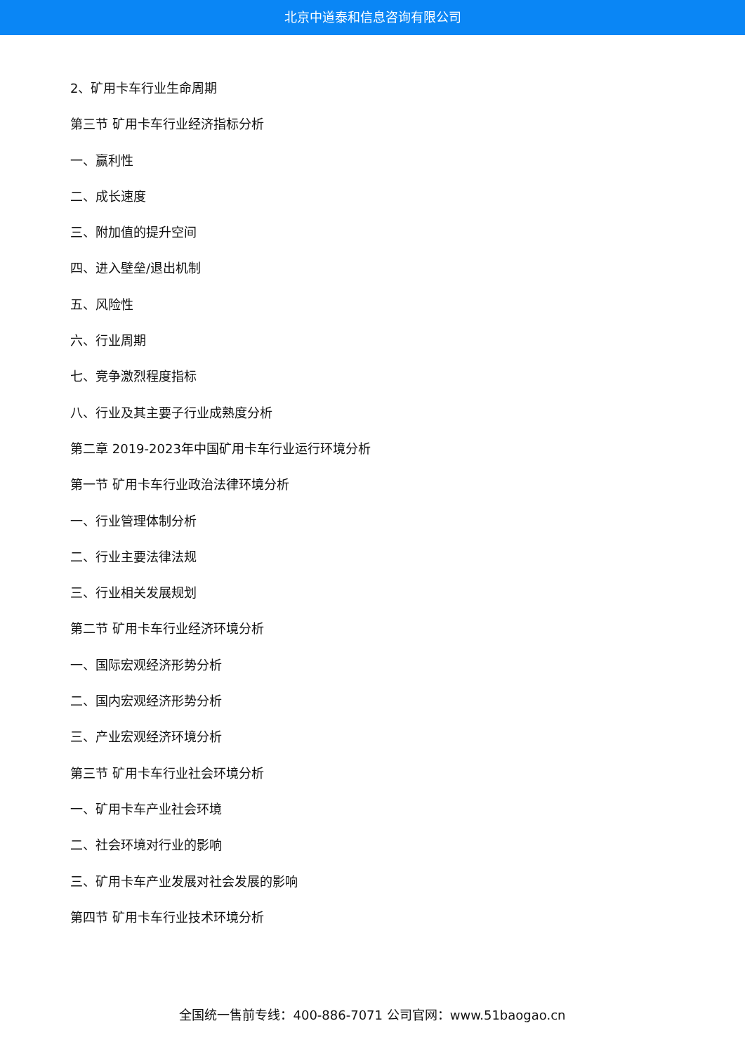北京中道泰和信息咨询有限公司
2、矿用卡车行业生命周期
第三节 矿用卡车行业经济指标分析
一、赢利性
二、成长速度
三、附加值的提升空间
四、进入壁垒/退出机制
五、风险性
六、行业周期
七、竞争激烈程度指标
八、行业及其主要子行业成熟度分析
第二章 2019-2023年中国矿用卡车行业运行环境分析
第一节 矿用卡车行业政治法律环境分析
一、行业管理体制分析
二、行业主要法律法规
三、行业相关发展规划
第二节 矿用卡车行业经济环境分析
一、国际宏观经济形势分析
二、国内宏观经济形势分析
三、产业宏观经济环境分析
第三节 矿用卡车行业社会环境分析
一、矿用卡车产业社会环境
二、社会环境对行业的影响
三、矿用卡车产业发展对社会发展的影响
第四节 矿用卡车行业技术环境分析
全国统一售前专线：400-886-7071 公司官网：www.51baogao.cn